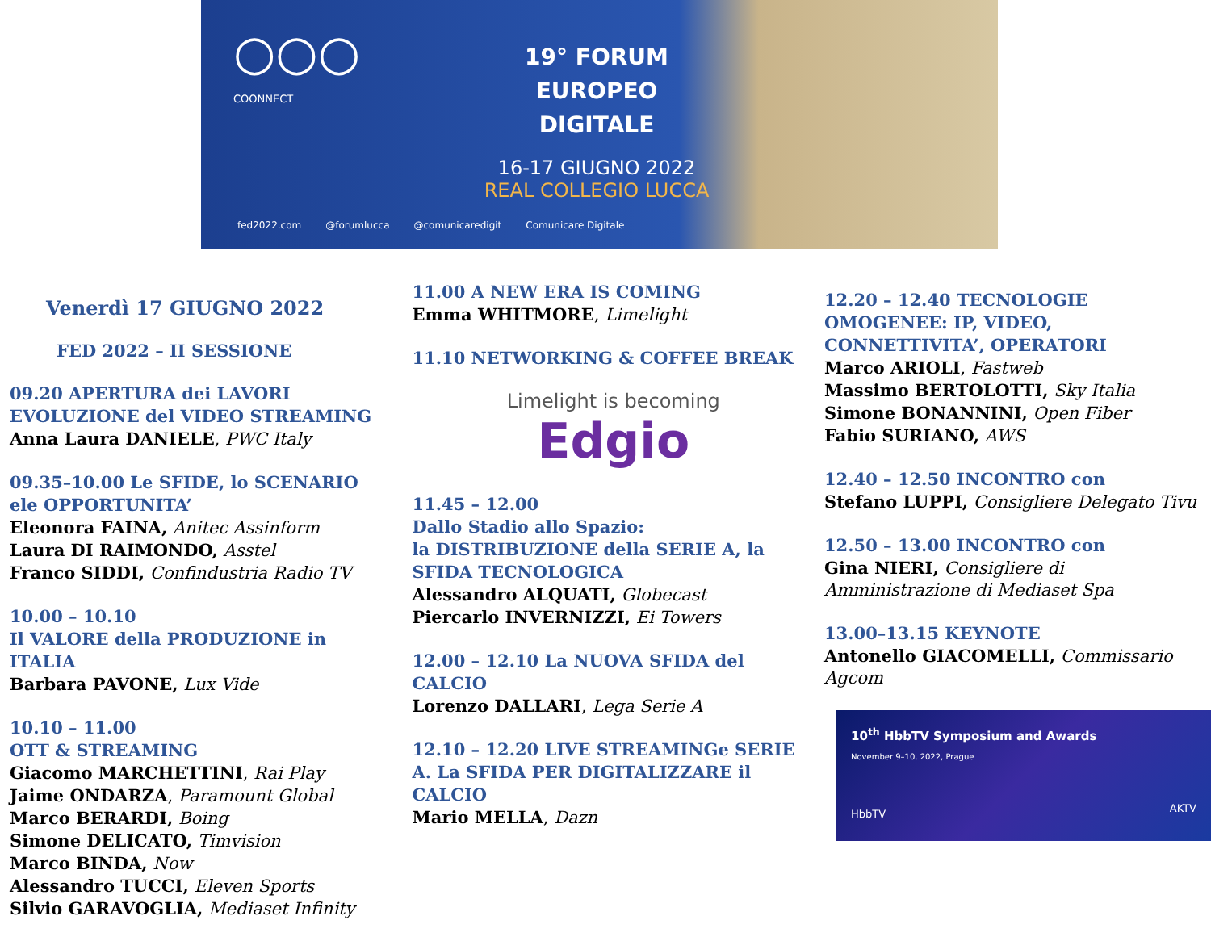○○○
COONNECT
19° FORUM
EUROPEO DIGITALE
16-17 GIUGNO 2022
REAL COLLEGIO LUCCA
fed2022.com @forumlucca @comunicaredigit Comunicare Digitale
Venerdì 17 GIUGNO 2022
FED 2022 – II SESSIONE
09.20 APERTURA dei LAVORI
EVOLUZIONE del VIDEO STREAMING
Anna Laura DANIELE, PWC Italy
09.35–10.00 Le SFIDE, lo SCENARIO ele OPPORTUNITA’
Eleonora FAINA, Anitec Assinform
Laura DI RAIMONDO, Asstel
Franco SIDDI, Confindustria Radio TV
10.00 – 10.10
Il VALORE della PRODUZIONE in ITALIA
Barbara PAVONE, Lux Vide
10.10 – 11.00
OTT & STREAMING
Giacomo MARCHETTINI, Rai Play
Jaime ONDARZA, Paramount Global
Marco BERARDI, Boing
Simone DELICATO, Timvision
Marco BINDA, Now
Alessandro TUCCI, Eleven Sports
Silvio GARAVOGLIA, Mediaset Infinity
11.00 A NEW ERA IS COMING
Emma WHITMORE, Limelight
11.10 NETWORKING & COFFEE BREAK
Limelight is becoming
Edgio
11.45 – 12.00
Dallo Stadio allo Spazio:
la DISTRIBUZIONE della SERIE A, la SFIDA TECNOLOGICA
Alessandro ALQUATI, Globecast
Piercarlo INVERNIZZI, Ei Towers
12.00 – 12.10 La NUOVA SFIDA del CALCIO
Lorenzo DALLARI, Lega Serie A
12.10 – 12.20 LIVE STREAMINGe SERIE A. La SFIDA PER DIGITALIZZARE il CALCIO
Mario MELLA, Dazn
12.20 – 12.40 TECNOLOGIE OMOGENEE: IP, VIDEO, CONNETTIVITA’, OPERATORI
Marco ARIOLI, Fastweb
Massimo BERTOLOTTI, Sky Italia
Simone BONANNINI, Open Fiber
Fabio SURIANO, AWS
12.40 – 12.50 INCONTRO con
Stefano LUPPI, Consigliere Delegato Tivu
12.50 – 13.00 INCONTRO con
Gina NIERI, Consigliere di Amministrazione di Mediaset Spa
13.00–13.15 KEYNOTE
Antonello GIACOMELLI, Commissario Agcom
10<sup>th</sup> HbbTV Symposium and Awards
November 9–10, 2022, Prague
HbbTV AKTV